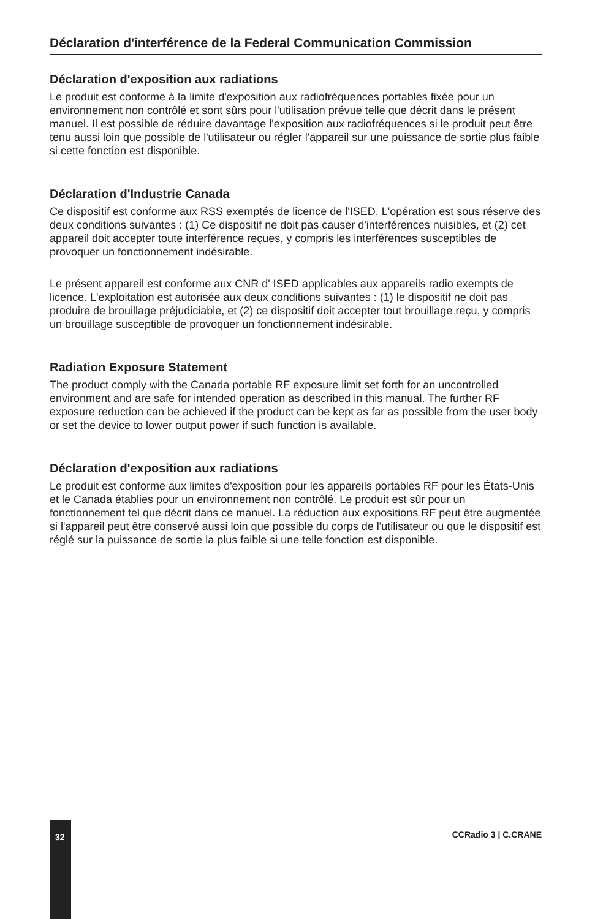Déclaration d'interférence de la Federal Communication Commission
Déclaration d'exposition aux radiations
Le produit est conforme à la limite d'exposition aux radiofréquences portables fixée pour un environnement non contrôlé et sont sûrs pour l'utilisation prévue telle que décrit dans le présent manuel. Il est possible de réduire davantage l'exposition aux radiofréquences si le produit peut être tenu aussi loin que possible de l'utilisateur ou régler l'appareil sur une puissance de sortie plus faible si cette fonction est disponible.
Déclaration d'Industrie Canada
Ce dispositif est conforme aux RSS exemptés de licence de l'ISED. L'opération est sous réserve des deux conditions suivantes : (1) Ce dispositif ne doit pas causer d'interférences nuisibles, et (2) cet appareil doit accepter toute interférence reçues, y compris les interférences susceptibles de provoquer un fonctionnement indésirable.
Le présent appareil est conforme aux CNR d' ISED applicables aux appareils radio exempts de licence. L'exploitation est autorisée aux deux conditions suivantes : (1) le dispositif ne doit pas produire de brouillage préjudiciable, et (2) ce dispositif doit accepter tout brouillage reçu, y compris un brouillage susceptible de provoquer un fonctionnement indésirable.
Radiation Exposure Statement
The product comply with the Canada portable RF exposure limit set forth for an uncontrolled environment and are safe for intended operation as described in this manual. The further RF exposure reduction can be achieved if the product can be kept as far as possible from the user body or set the device to lower output power if such function is available.
Déclaration d'exposition aux radiations
Le produit est conforme aux limites d'exposition pour les appareils portables RF pour les États-Unis et le Canada établies pour un environnement non contrôlé. Le produit est sûr pour un fonctionnement tel que décrit dans ce manuel. La réduction aux expositions RF peut être augmentée si l'appareil peut être conservé aussi loin que possible du corps de l'utilisateur ou que le dispositif est réglé sur la puissance de sortie la plus faible si une telle fonction est disponible.
32
CCRadio 3 | C.CRANE